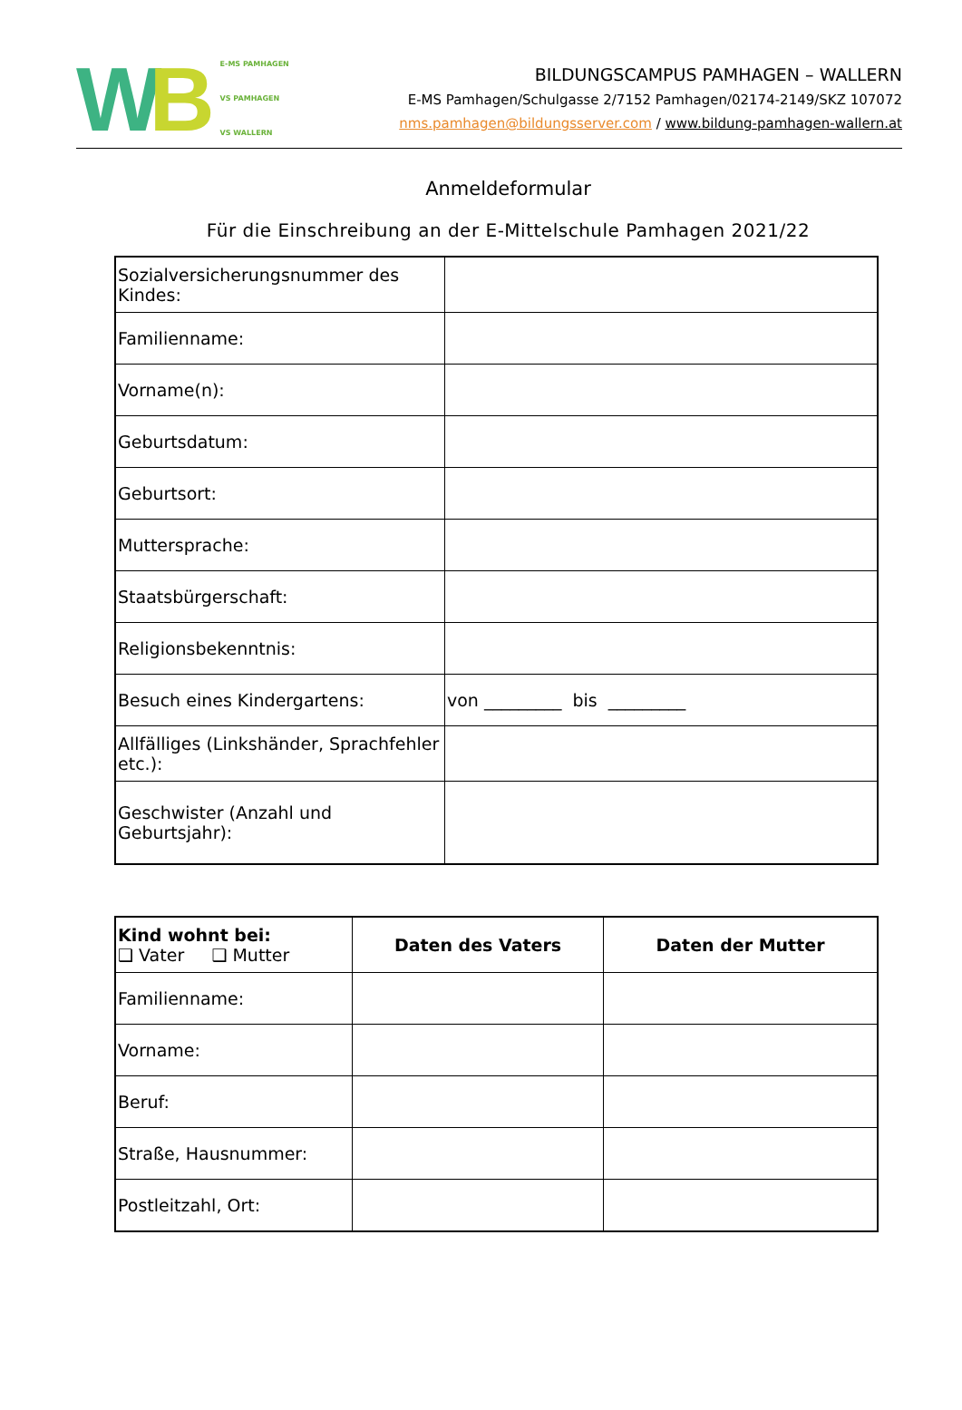WB
E-MS PAMHAGEN
VS PAMHAGEN
VS WALLERN
BILDUNGSCAMPUS PAMHAGEN – WALLERN
E-MS Pamhagen/Schulgasse 2/7152 Pamhagen/02174-2149/SKZ 107072
nms.pamhagen@bildungsserver.com / www.bildung-pamhagen-wallern.at
Anmeldeformular
Für die Einschreibung an der E-Mittelschule Pamhagen 2021/22
| Sozialversicherungsnummer des Kindes: | |
| Familienname: | |
| Vorname(n): | |
| Geburtsdatum: | |
| Geburtsort: | |
| Muttersprache: | |
| Staatsbürgerschaft: | |
| Religionsbekenntnis: | |
| Besuch eines Kindergartens: | von _________ bis _________ |
| Allfälliges (Linkshänder, Sprachfehler etc.): | |
| Geschwister (Anzahl und Geburtsjahr): | |
| Kind wohnt bei: ❑ Vater ❑ Mutter | Daten des Vaters | Daten der Mutter |
| Familienname: | | |
| Vorname: | | |
| Beruf: | | |
| Straße, Hausnummer: | | |
| Postleitzahl, Ort: | | |